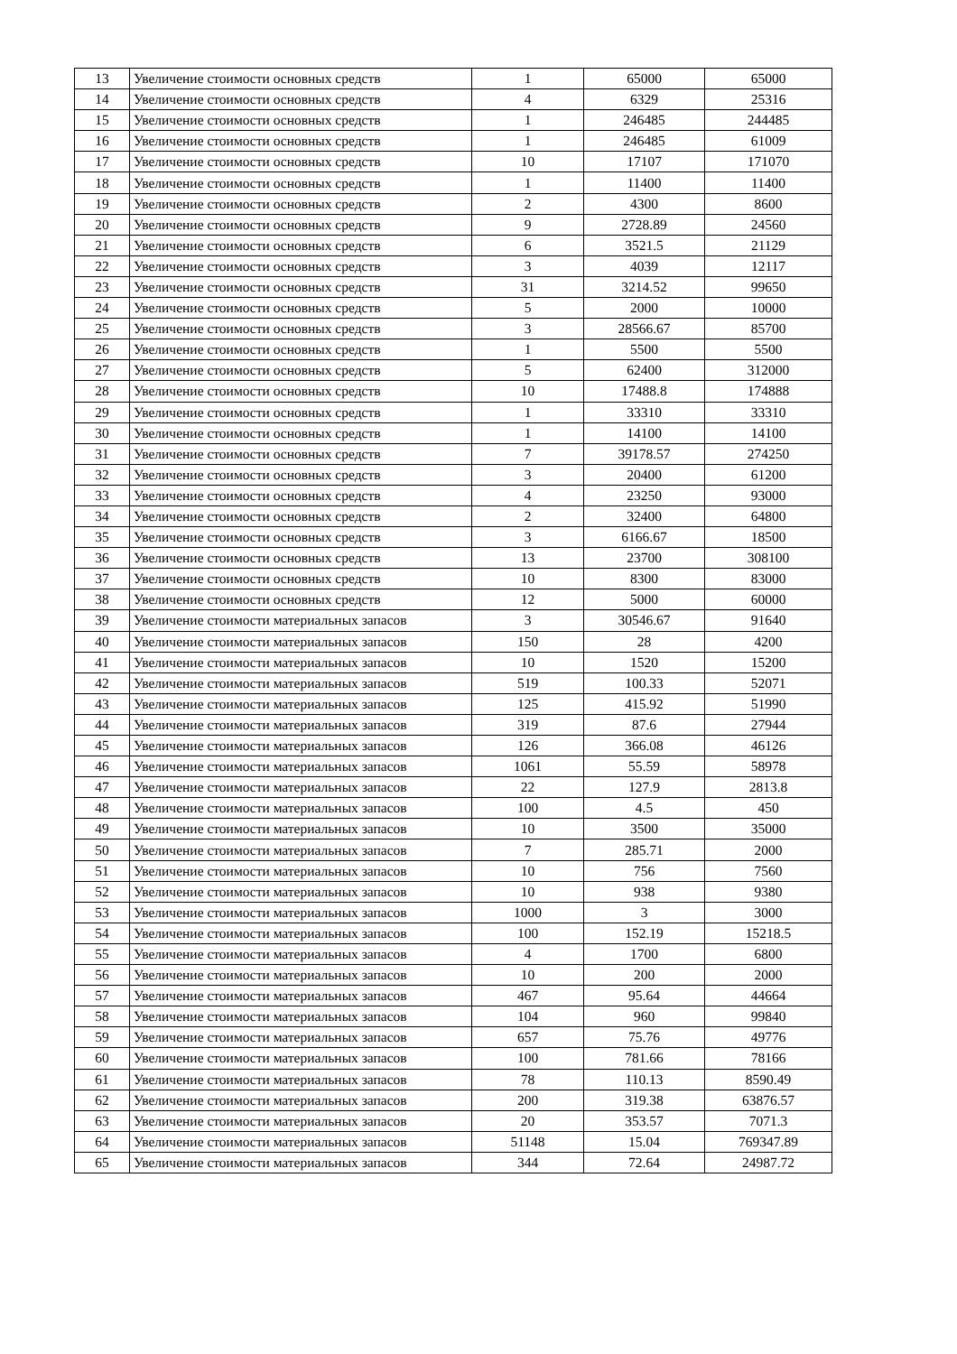| 13 | Увеличение стоимости основных средств | 1 | 65000 | 65000 |
| 14 | Увеличение стоимости основных средств | 4 | 6329 | 25316 |
| 15 | Увеличение стоимости основных средств | 1 | 246485 | 244485 |
| 16 | Увеличение стоимости основных средств | 1 | 246485 | 61009 |
| 17 | Увеличение стоимости основных средств | 10 | 17107 | 171070 |
| 18 | Увеличение стоимости основных средств | 1 | 11400 | 11400 |
| 19 | Увеличение стоимости основных средств | 2 | 4300 | 8600 |
| 20 | Увеличение стоимости основных средств | 9 | 2728.89 | 24560 |
| 21 | Увеличение стоимости основных средств | 6 | 3521.5 | 21129 |
| 22 | Увеличение стоимости основных средств | 3 | 4039 | 12117 |
| 23 | Увеличение стоимости основных средств | 31 | 3214.52 | 99650 |
| 24 | Увеличение стоимости основных средств | 5 | 2000 | 10000 |
| 25 | Увеличение стоимости основных средств | 3 | 28566.67 | 85700 |
| 26 | Увеличение стоимости основных средств | 1 | 5500 | 5500 |
| 27 | Увеличение стоимости основных средств | 5 | 62400 | 312000 |
| 28 | Увеличение стоимости основных средств | 10 | 17488.8 | 174888 |
| 29 | Увеличение стоимости основных средств | 1 | 33310 | 33310 |
| 30 | Увеличение стоимости основных средств | 1 | 14100 | 14100 |
| 31 | Увеличение стоимости основных средств | 7 | 39178.57 | 274250 |
| 32 | Увеличение стоимости основных средств | 3 | 20400 | 61200 |
| 33 | Увеличение стоимости основных средств | 4 | 23250 | 93000 |
| 34 | Увеличение стоимости основных средств | 2 | 32400 | 64800 |
| 35 | Увеличение стоимости основных средств | 3 | 6166.67 | 18500 |
| 36 | Увеличение стоимости основных средств | 13 | 23700 | 308100 |
| 37 | Увеличение стоимости основных средств | 10 | 8300 | 83000 |
| 38 | Увеличение стоимости основных средств | 12 | 5000 | 60000 |
| 39 | Увеличение стоимости материальных запасов | 3 | 30546.67 | 91640 |
| 40 | Увеличение стоимости материальных запасов | 150 | 28 | 4200 |
| 41 | Увеличение стоимости материальных запасов | 10 | 1520 | 15200 |
| 42 | Увеличение стоимости материальных запасов | 519 | 100.33 | 52071 |
| 43 | Увеличение стоимости материальных запасов | 125 | 415.92 | 51990 |
| 44 | Увеличение стоимости материальных запасов | 319 | 87.6 | 27944 |
| 45 | Увеличение стоимости материальных запасов | 126 | 366.08 | 46126 |
| 46 | Увеличение стоимости материальных запасов | 1061 | 55.59 | 58978 |
| 47 | Увеличение стоимости материальных запасов | 22 | 127.9 | 2813.8 |
| 48 | Увеличение стоимости материальных запасов | 100 | 4.5 | 450 |
| 49 | Увеличение стоимости материальных запасов | 10 | 3500 | 35000 |
| 50 | Увеличение стоимости материальных запасов | 7 | 285.71 | 2000 |
| 51 | Увеличение стоимости материальных запасов | 10 | 756 | 7560 |
| 52 | Увеличение стоимости материальных запасов | 10 | 938 | 9380 |
| 53 | Увеличение стоимости материальных запасов | 1000 | 3 | 3000 |
| 54 | Увеличение стоимости материальных запасов | 100 | 152.19 | 15218.5 |
| 55 | Увеличение стоимости материальных запасов | 4 | 1700 | 6800 |
| 56 | Увеличение стоимости материальных запасов | 10 | 200 | 2000 |
| 57 | Увеличение стоимости материальных запасов | 467 | 95.64 | 44664 |
| 58 | Увеличение стоимости материальных запасов | 104 | 960 | 99840 |
| 59 | Увеличение стоимости материальных запасов | 657 | 75.76 | 49776 |
| 60 | Увеличение стоимости материальных запасов | 100 | 781.66 | 78166 |
| 61 | Увеличение стоимости материальных запасов | 78 | 110.13 | 8590.49 |
| 62 | Увеличение стоимости материальных запасов | 200 | 319.38 | 63876.57 |
| 63 | Увеличение стоимости материальных запасов | 20 | 353.57 | 7071.3 |
| 64 | Увеличение стоимости материальных запасов | 51148 | 15.04 | 769347.89 |
| 65 | Увеличение стоимости материальных запасов | 344 | 72.64 | 24987.72 |